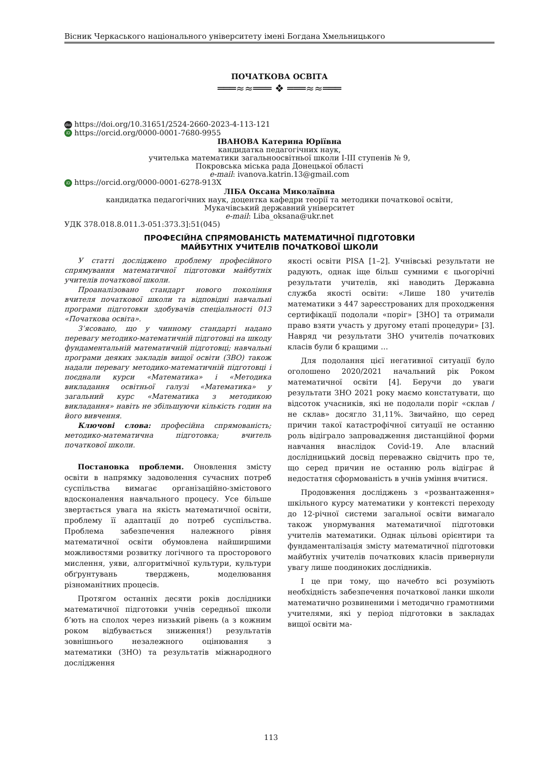Вісник Черкаського національного університету імені Богдана Хмельницького
ПОЧАТКОВА ОСВІТА
═══≈≈═══ ❖ ═══≈≈═══
doi https://doi.org/10.31651/2524-2660-2023-4-113-121
iD https://orcid.org/0000-0001-7680-9955
ІВАНОВА Катерина Юріївна
кандидатка педагогічних наук,
учителька математики загальноосвітньої школи І-ІІІ ступенів № 9,
Покровська міська рада Донецької області
e-mail: ivanova.katrin.13@gmail.com
iD https://orcid.org/0000-0001-6278-913X
ЛІБА Оксана Миколаївна
кандидатка педагогічних наук, доцентка кафедри теорії та методики початкової освіти,
Мукачівський державний університет
e-mail: Liba_oksana@ukr.net
УДК 378.018.8.011.3-051:373.3]:51(045)
ПРОФЕСІЙНА СПРЯМОВАНІСТЬ МАТЕМАТИЧНОЇ ПІДГОТОВКИ
МАЙБУТНІХ УЧИТЕЛІВ ПОЧАТКОВОЇ ШКОЛИ
У статті досліджено проблему професійного спрямування математичної підготовки майбутніх учителів початкової школи.
Проаналізовано стандарт нового покоління вчителя початкової школи та відповідні навчальні програми підготовки здобувачів спеціальності 013 «Початкова освіта».
З’ясовано, що у чинному стандарті надано перевагу методико-математичній підготовці на шкоду фундаментальній математичній підготовці; навчальні програми деяких закладів вищої освіти (ЗВО) також надали перевагу методико-математичній підготовці і поєднали курси «Математика» і «Методика викладання освітньої галузі «Математика» у загальний курс «Математика з методикою викладання» навіть не збільшуючи кількість годин на його вивчення.
Ключові слова: професійна спрямованість; методико-математична підготовка; вчитель початкової школи.
Постановка проблеми. Оновлення змісту освіти в напрямку задоволення сучасних потреб суспільства вимагає організаційно-змістового вдосконалення навчального процесу. Усе більше звертається увага на якість математичної освіти, проблему її адаптації до потреб суспільства. Проблема забезпечення належного рівня математичної освіти обумовлена найширшими можливостями розвитку логічного та просторового мислення, уяви, алгоритмічної культури, культури обґрунтувань тверджень, моделювання різноманітних процесів.
Протягом останніх десяти років дослідники математичної підготовки учнів середньої школи б’ють на сполох через низький рівень (а з кожним роком відбувається зниження!) результатів зовнішнього незалежного оцінювання з математики (ЗНО) та результатів міжнародного дослідження
якості освіти PISA [1–2]. Учнівські результати не радують, однак іще більш сумними є цьогорічні результати учителів, які наводить Державна служба якості освіти: «Лише 180 учителів математики з 447 зареєстрованих для проходження сертифікації подолали «поріг» [ЗНО] та отримали право взяти участь у другому етапі процедури» [3]. Навряд чи результати ЗНО учителів початкових класів були б кращими …
Для подолання цієї негативної ситуації було оголошено 2020/2021 начальний рік Роком математичної освіти [4]. Беручи до уваги результати ЗНО 2021 року маємо констатувати, що відсоток учасників, які не подолали поріг «склав / не склав» досягло 31,11%. Звичайно, що серед причин такої катастрофічної ситуації не останню роль відіграло запровадження дистанційної форми навчання внаслідок Covid-19. Але власний дослідницький досвід переважно свідчить про те, що серед причин не останню роль відіграє й недостатня сформованість в учнів уміння вчитися.
Продовження досліджень з «розвантаження» шкільного курсу математики у контексті переходу до 12-річної системи загальної освіти вимагало також унормування математичної підготовки учителів математики. Однак цільові орієнтири та фундаменталізація змісту математичної підготовки майбутніх учителів початкових класів привернули увагу лише поодиноких дослідників.
І це при тому, що начебто всі розуміють необхідність забезпечення початкової ланки школи математично розвиненими і методично грамотними учителями, які у період підготовки в закладах вищої освіти ма-
113